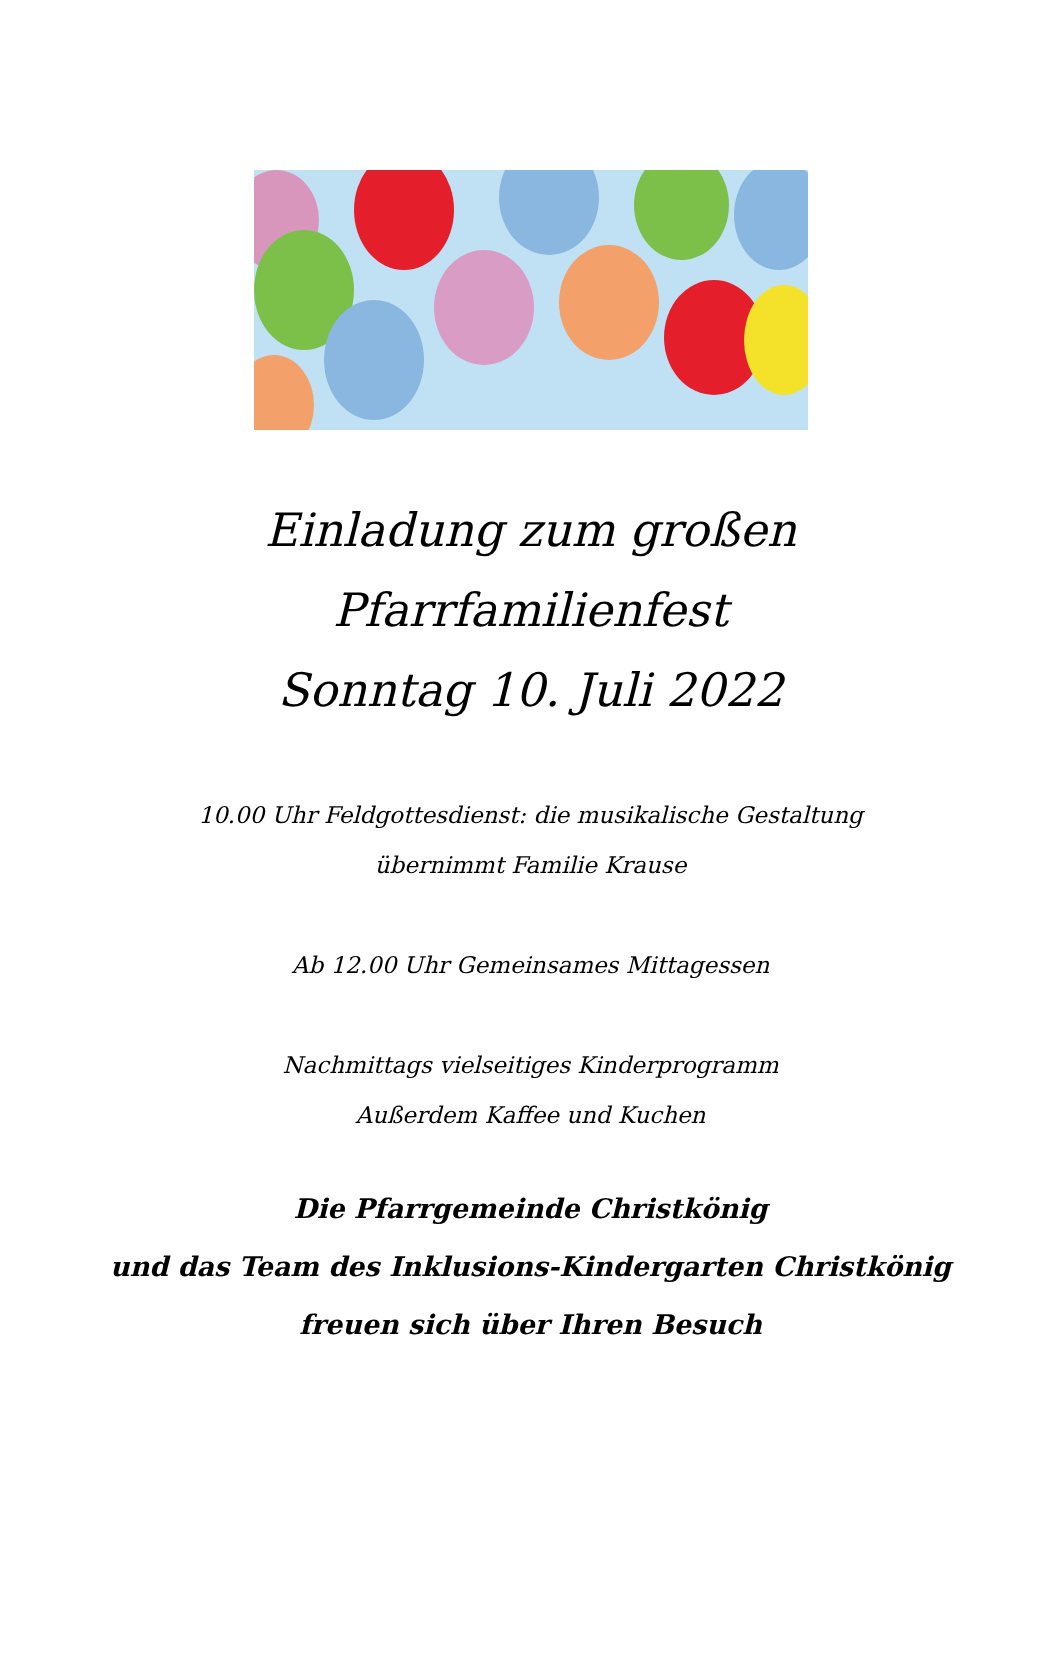Einladung zum großen
Pfarrfamilienfest
Sonntag 10. Juli 2022
10.00 Uhr Feldgottesdienst: die musikalische Gestaltung
übernimmt Familie Krause
Ab 12.00 Uhr Gemeinsames Mittagessen
Nachmittags vielseitiges Kinderprogramm
Außerdem Kaffee und Kuchen
Die Pfarrgemeinde Christkönig
und das Team des Inklusions-Kindergarten Christkönig
freuen sich über Ihren Besuch